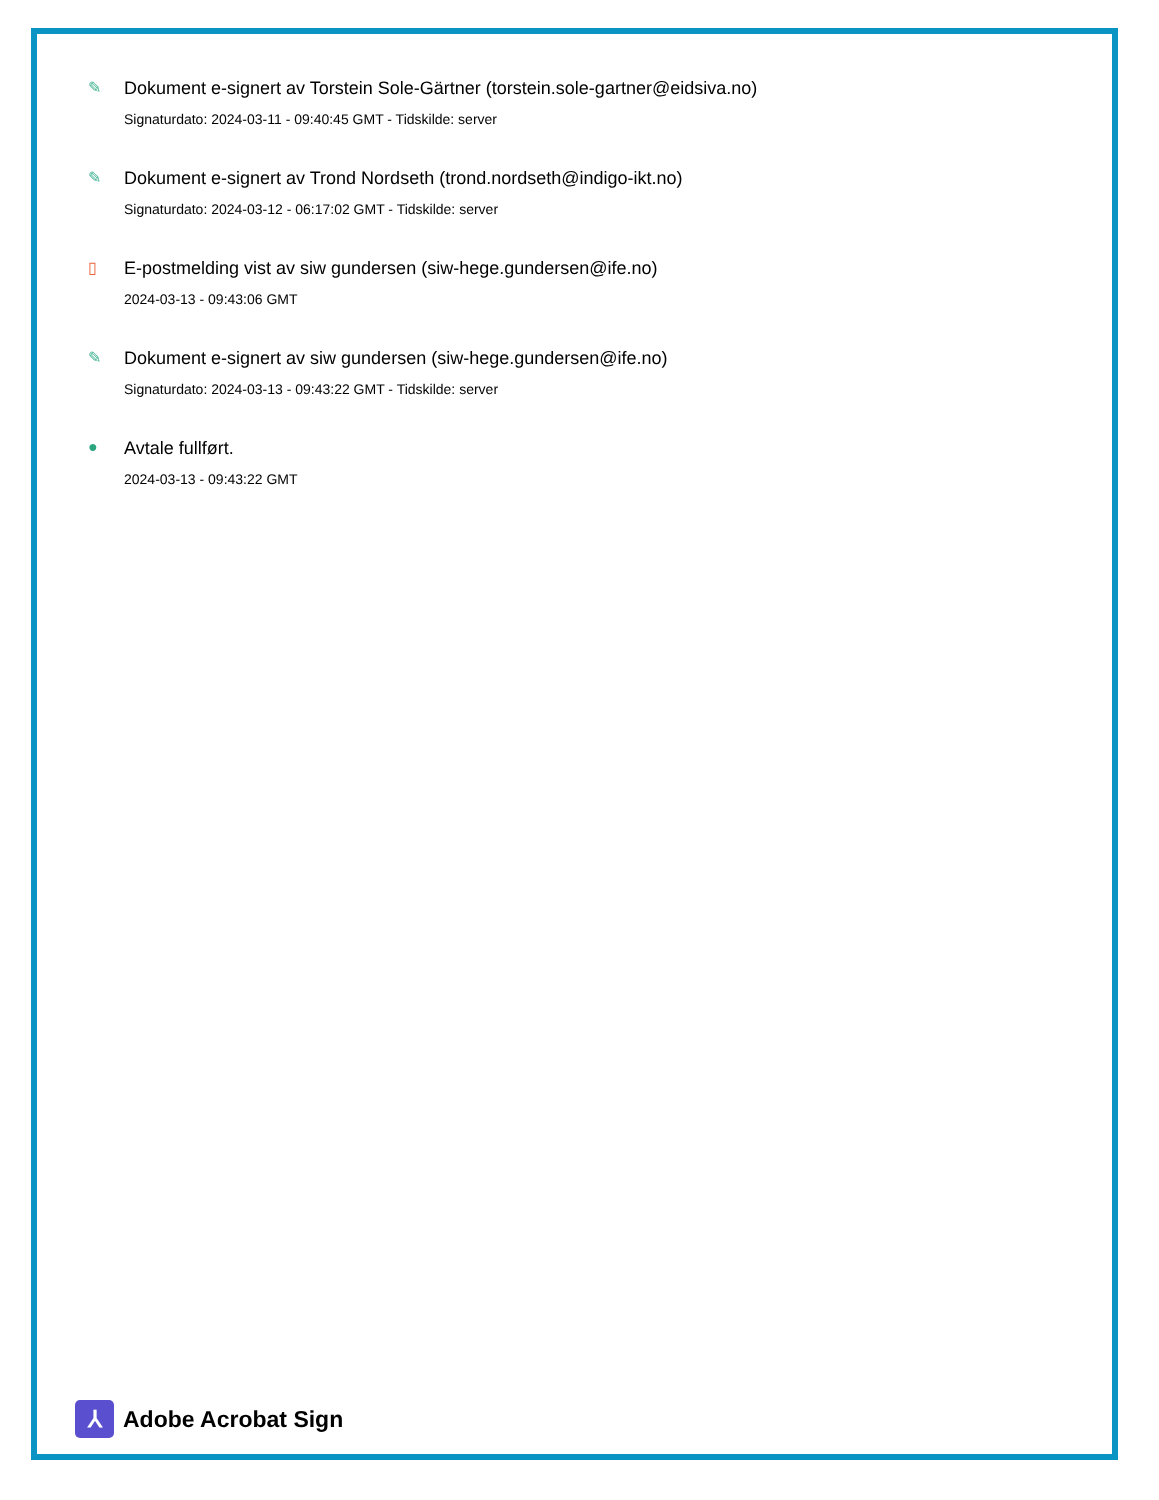✎ Dokument e-signert av Torstein Sole-Gärtner (torstein.sole-gartner@eidsiva.no)
Signaturdato: 2024-03-11 - 09:40:45 GMT - Tidskilde: server
✎ Dokument e-signert av Trond Nordseth (trond.nordseth@indigo-ikt.no)
Signaturdato: 2024-03-12 - 06:17:02 GMT - Tidskilde: server
▯ E-postmelding vist av siw gundersen (siw-hege.gundersen@ife.no)
2024-03-13 - 09:43:06 GMT
✎ Dokument e-signert av siw gundersen (siw-hege.gundersen@ife.no)
Signaturdato: 2024-03-13 - 09:43:22 GMT - Tidskilde: server
● Avtale fullført.
2024-03-13 - 09:43:22 GMT
⅄
Adobe Acrobat Sign